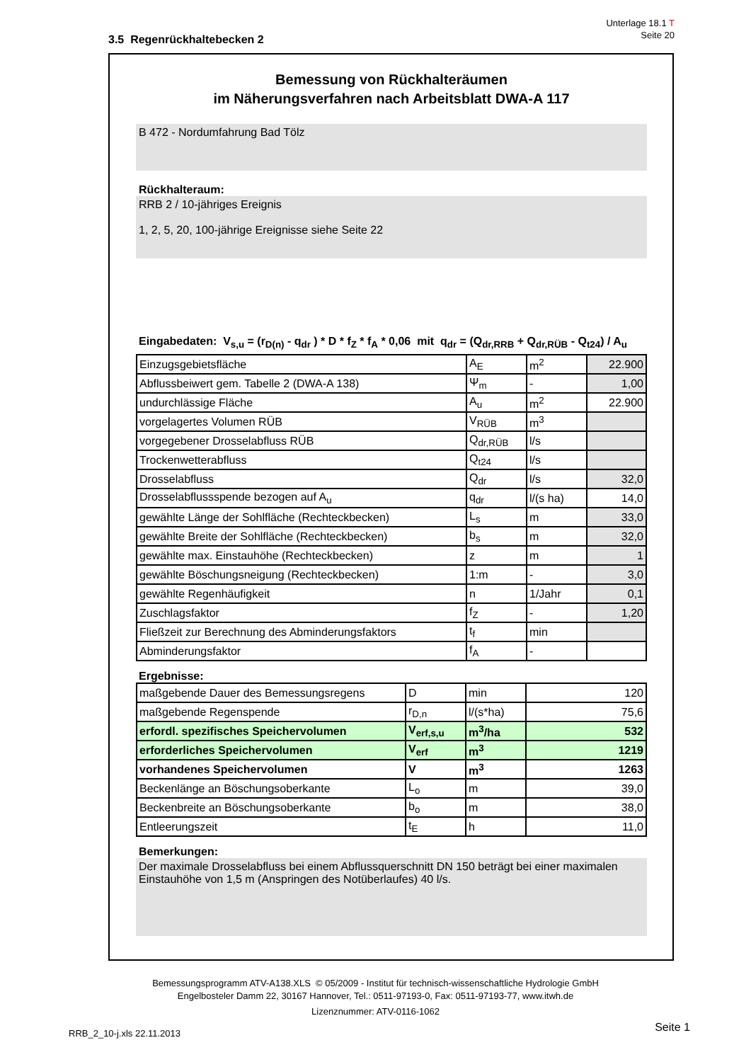Unterlage 18.1 T
Seite 20
3.5 Regenrückhaltebecken 2
Bemessung von Rückhalteräumen
im Näherungsverfahren nach Arbeitsblatt DWA-A 117
B 472 - Nordumfahrung Bad Tölz
Rückhalteraum:
RRB 2 / 10-jähriges Ereignis
1, 2, 5, 20, 100-jährige Ereignisse siehe Seite 22
Eingabedaten: V<sub>s,u</sub> = (r<sub>D(n)</sub> - q<sub>dr</sub> ) * D * f<sub>Z</sub> * f<sub>A</sub> * 0,06 mit q<sub>dr</sub> = (Q<sub>dr,RRB</sub> + Q<sub>dr,RÜB</sub> - Q<sub>t24</sub>) / A<sub>u</sub>
| Einzugsgebietsfläche | A<sub>E</sub> | m<sup>2</sup> | 22.900 |
| Abflussbeiwert gem. Tabelle 2 (DWA-A 138) | Ψ<sub>m</sub> | - | 1,00 |
| undurchlässige Fläche | A<sub>u</sub> | m<sup>2</sup> | 22.900 |
| vorgelagertes Volumen RÜB | V<sub>RÜB</sub> | m<sup>3</sup> | |
| vorgegebener Drosselabfluss RÜB | Q<sub>dr,RÜB</sub> | l/s | |
| Trockenwetterabfluss | Q<sub>t24</sub> | l/s | |
| Drosselabfluss | Q<sub>dr</sub> | l/s | 32,0 |
| Drosselabflussspende bezogen auf A<sub>u</sub> | q<sub>dr</sub> | l/(s ha) | 14,0 |
| gewählte Länge der Sohlfläche (Rechteckbecken) | L<sub>s</sub> | m | 33,0 |
| gewählte Breite der Sohlfläche (Rechteckbecken) | b<sub>s</sub> | m | 32,0 |
| gewählte max. Einstauhöhe (Rechteckbecken) | z | m | 1 |
| gewählte Böschungsneigung (Rechteckbecken) | 1:m | - | 3,0 |
| gewählte Regenhäufigkeit | n | 1/Jahr | 0,1 |
| Zuschlagsfaktor | f<sub>Z</sub> | - | 1,20 |
| Fließzeit zur Berechnung des Abminderungsfaktors | t<sub>f</sub> | min | |
| Abminderungsfaktor | f<sub>A</sub> | - | |
Ergebnisse:
| maßgebende Dauer des Bemessungsregens | D | min | 120 |
| maßgebende Regenspende | r<sub>D,n</sub> | l/(s*ha) | 75,6 |
| erfordl. spezifisches Speichervolumen | V<sub>erf,s,u</sub> | m<sup>3</sup>/ha | 532 |
| erforderliches Speichervolumen | V<sub>erf</sub> | m<sup>3</sup> | 1219 |
| vorhandenes Speichervolumen | V | m<sup>3</sup> | 1263 |
| Beckenlänge an Böschungsoberkante | L<sub>o</sub> | m | 39,0 |
| Beckenbreite an Böschungsoberkante | b<sub>o</sub> | m | 38,0 |
| Entleerungszeit | t<sub>E</sub> | h | 11,0 |
Bemerkungen:
Der maximale Drosselabfluss bei einem Abflussquerschnitt DN 150 beträgt bei einer maximalen Einstauhöhe von 1,5 m (Anspringen des Notüberlaufes) 40 l/s.
Bemessungsprogramm ATV-A138.XLS © 05/2009 - Institut für technisch-wissenschaftliche Hydrologie GmbH
Engelbosteler Damm 22, 30167 Hannover, Tel.: 0511-97193-0, Fax: 0511-97193-77, www.itwh.de
Lizenznummer: ATV-0116-1062
RRB_2_10-j.xls 22.11.2013 Seite 1